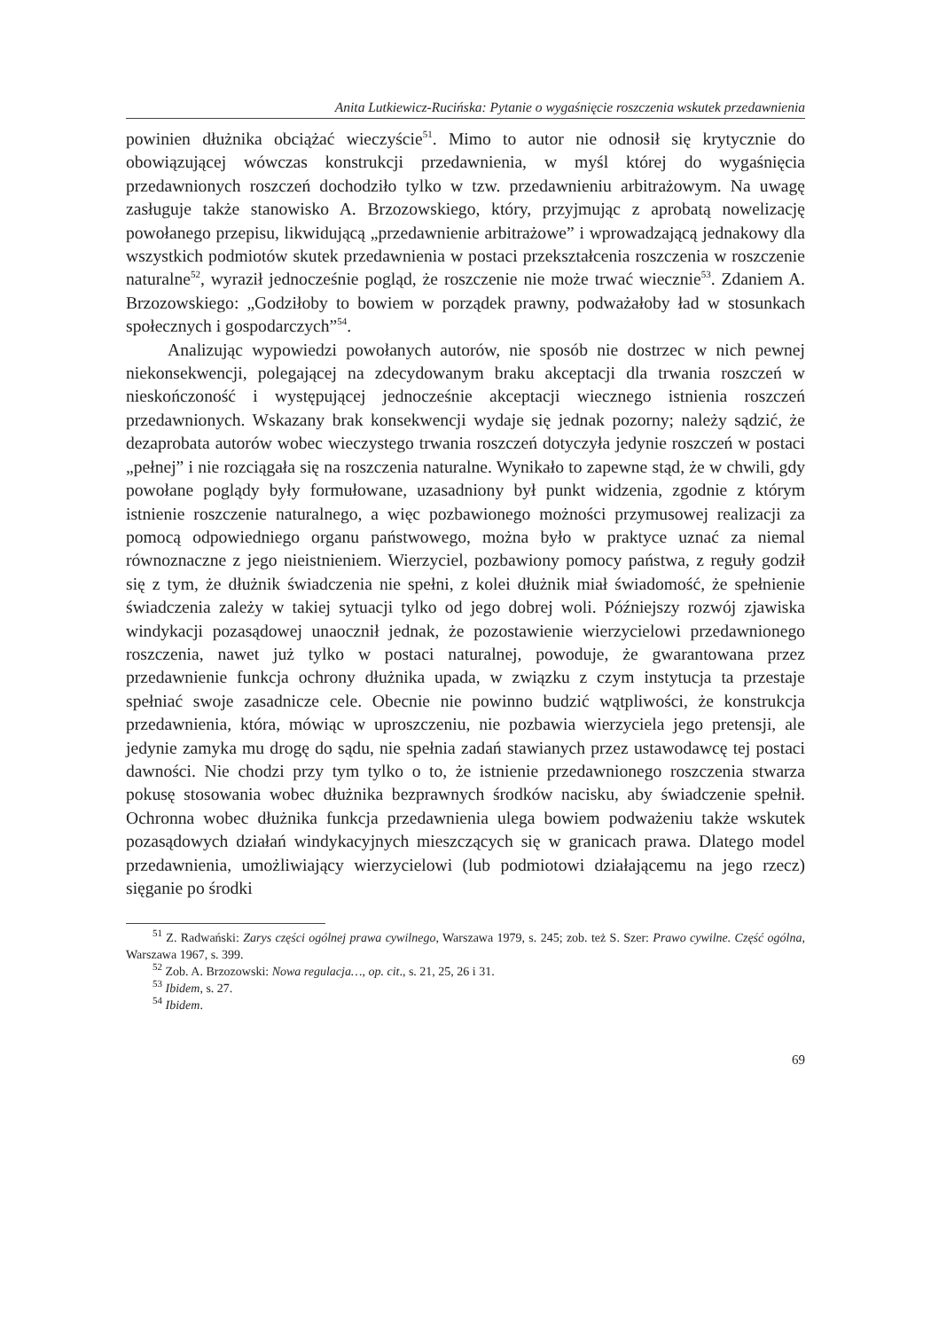Anita Lutkiewicz-Rucińska: Pytanie o wygaśnięcie roszczenia wskutek przedawnienia
powinien dłużnika obciążać wieczyście<sup>51</sup>. Mimo to autor nie odnosił się krytycznie do obowiązującej wówczas konstrukcji przedawnienia, w myśl której do wygaśnięcia przedawnionych roszczeń dochodziło tylko w tzw. przedawnieniu arbitrażowym. Na uwagę zasługuje także stanowisko A. Brzozowskiego, który, przyjmując z aprobatą nowelizację powołanego przepisu, likwidującą „przedawnienie arbitrażowe” i wprowadzającą jednakowy dla wszystkich podmiotów skutek przedawnienia w postaci przekształcenia roszczenia w roszczenie naturalne<sup>52</sup>, wyraził jednocześnie pogląd, że roszczenie nie może trwać wiecznie<sup>53</sup>. Zdaniem A. Brzozowskiego: „Godziłoby to bowiem w porządek prawny, podważałoby ład w stosunkach społecznych i gospodarczych”<sup>54</sup>.
Analizując wypowiedzi powołanych autorów, nie sposób nie dostrzec w nich pewnej niekonsekwencji, polegającej na zdecydowanym braku akceptacji dla trwania roszczeń w nieskończoność i występującej jednocześnie akceptacji wiecznego istnienia roszczeń przedawnionych. Wskazany brak konsekwencji wydaje się jednak pozorny; należy sądzić, że dezaprobata autorów wobec wieczystego trwania roszczeń dotyczyła jedynie roszczeń w postaci „pełnej” i nie rozciągała się na roszczenia naturalne. Wynikało to zapewne stąd, że w chwili, gdy powołane poglądy były formułowane, uzasadniony był punkt widzenia, zgodnie z którym istnienie roszczenie naturalnego, a więc pozbawionego możności przymusowej realizacji za pomocą odpowiedniego organu państwowego, można było w praktyce uznać za niemal równoznaczne z jego nieistnieniem. Wierzyciel, pozbawiony pomocy państwa, z reguły godził się z tym, że dłużnik świadczenia nie spełni, z kolei dłużnik miał świadomość, że spełnienie świadczenia zależy w takiej sytuacji tylko od jego dobrej woli. Późniejszy rozwój zjawiska windykacji pozasądowej unaocznił jednak, że pozostawienie wierzycielowi przedawnionego roszczenia, nawet już tylko w postaci naturalnej, powoduje, że gwarantowana przez przedawnienie funkcja ochrony dłużnika upada, w związku z czym instytucja ta przestaje spełniać swoje zasadnicze cele. Obecnie nie powinno budzić wątpliwości, że konstrukcja przedawnienia, która, mówiąc w uproszczeniu, nie pozbawia wierzyciela jego pretensji, ale jedynie zamyka mu drogę do sądu, nie spełnia zadań stawianych przez ustawodawcę tej postaci dawności. Nie chodzi przy tym tylko o to, że istnienie przedawnionego roszczenia stwarza pokusę stosowania wobec dłużnika bezprawnych środków nacisku, aby świadczenie spełnił. Ochronna wobec dłużnika funkcja przedawnienia ulega bowiem podważeniu także wskutek pozasądowych działań windykacyjnych mieszczących się w granicach prawa. Dlatego model przedawnienia, umożliwiający wierzycielowi (lub podmiotowi działającemu na jego rzecz) sięganie po środki
<sup>51</sup> Z. Radwański: Zarys części ogólnej prawa cywilnego, Warszawa 1979, s. 245; zob. też S. Szer: Prawo cywilne. Część ogólna, Warszawa 1967, s. 399.
<sup>52</sup> Zob. A. Brzozowski: Nowa regulacja…, op. cit., s. 21, 25, 26 i 31.
<sup>53</sup> Ibidem, s. 27.
<sup>54</sup> Ibidem.
69